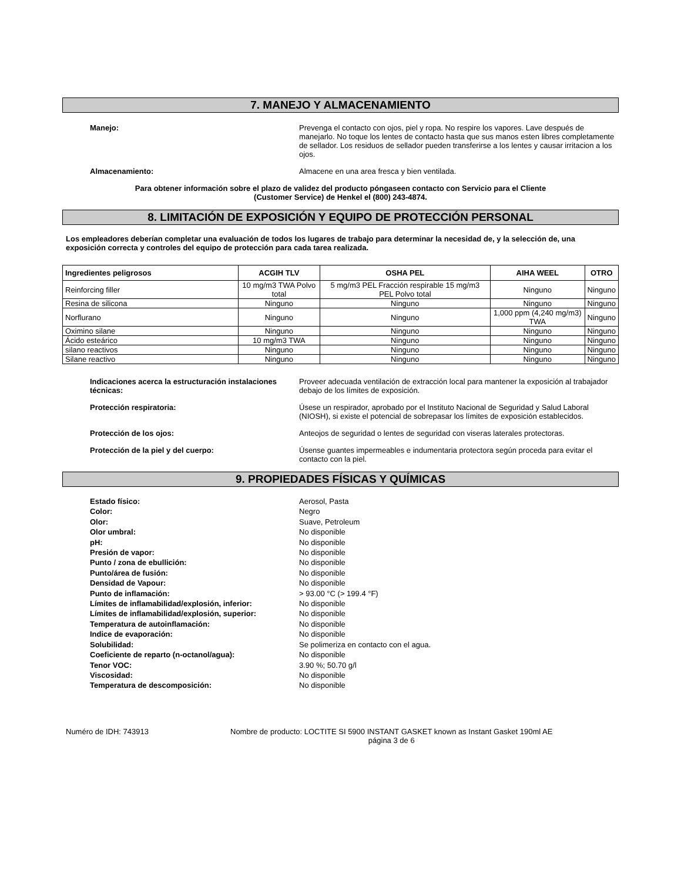7. MANEJO Y ALMACENAMIENTO
Manejo: Prevenga el contacto con ojos, piel y ropa. No respire los vapores. Lave después de manejarlo. No toque los lentes de contacto hasta que sus manos esten libres completamente de sellador. Los residuos de sellador pueden transferirse a los lentes y causar irritacion a los ojos.
Almacenamiento: Almacene en una area fresca y bien ventilada.
Para obtener información sobre el plazo de validez del producto póngaseen contacto con Servicio para el Cliente
(Customer Service) de Henkel el (800) 243-4874.
8. LIMITACIÓN DE EXPOSICIÓN Y EQUIPO DE PROTECCIÓN PERSONAL
Los empleadores deberían completar una evaluación de todos los lugares de trabajo para determinar la necesidad de, y la selección de, una exposición correcta y controles del equipo de protección para cada tarea realizada.
| Ingredientes peligrosos | ACGIH TLV | OSHA PEL | AIHA WEEL | OTRO |
| --- | --- | --- | --- | --- |
| Reinforcing filler | 10 mg/m3 TWA Polvo total | 5 mg/m3 PEL Fracción respirable 15 mg/m3 PEL Polvo total | Ninguno | Ninguno |
| Resina de silicona | Ninguno | Ninguno | Ninguno | Ninguno |
| Norflurano | Ninguno | Ninguno | 1,000 ppm (4,240 mg/m3) TWA | Ninguno |
| Oximino silane | Ninguno | Ninguno | Ninguno | Ninguno |
| Ácido esteárico | 10 mg/m3 TWA | Ninguno | Ninguno | Ninguno |
| silano reactivos | Ninguno | Ninguno | Ninguno | Ninguno |
| Silane reactivo | Ninguno | Ninguno | Ninguno | Ninguno |
Indicaciones acerca la estructuración instalaciones técnicas:
Proveer adecuada ventilación de extracción local para mantener la exposición al trabajador debajo de los límites de exposición.
Protección respiratoria: Úsese un respirador, aprobado por el Instituto Nacional de Seguridad y Salud Laboral (NIOSH), si existe el potencial de sobrepasar los límites de exposición establecidos.
Protección de los ojos: Anteojos de seguridad o lentes de seguridad con viseras laterales protectoras.
Protección de la piel y del cuerpo: Úsense guantes impermeables e indumentaria protectora según proceda para evitar el contacto con la piel.
9. PROPIEDADES FÍSICAS Y QUÍMICAS
Estado físico: Aerosol, Pasta
Color: Negro
Olor: Suave, Petroleum
Olor umbral: No disponible
pH: No disponible
Presión de vapor: No disponible
Punto / zona de ebullición: No disponible
Punto/área de fusión: No disponible
Densidad de Vapour: No disponible
Punto de inflamación: > 93.00 °C (> 199.4 °F)
Límites de inflamabilidad/explosión, inferior: No disponible
Límites de inflamabilidad/explosión, superior: No disponible
Temperatura de autoinflamación: No disponible
Indice de evaporación: No disponible
Solubilidad: Se polimeriza en contacto con el agua.
Coeficiente de reparto (n-octanol/agua): No disponible
Tenor VOC: 3.90 %; 50.70 g/l
Viscosidad: No disponible
Temperatura de descomposición: No disponible
Numéro de IDH: 743913 Nombre de producto: LOCTITE SI 5900 INSTANT GASKET known as Instant Gasket 190ml AE
página 3 de 6